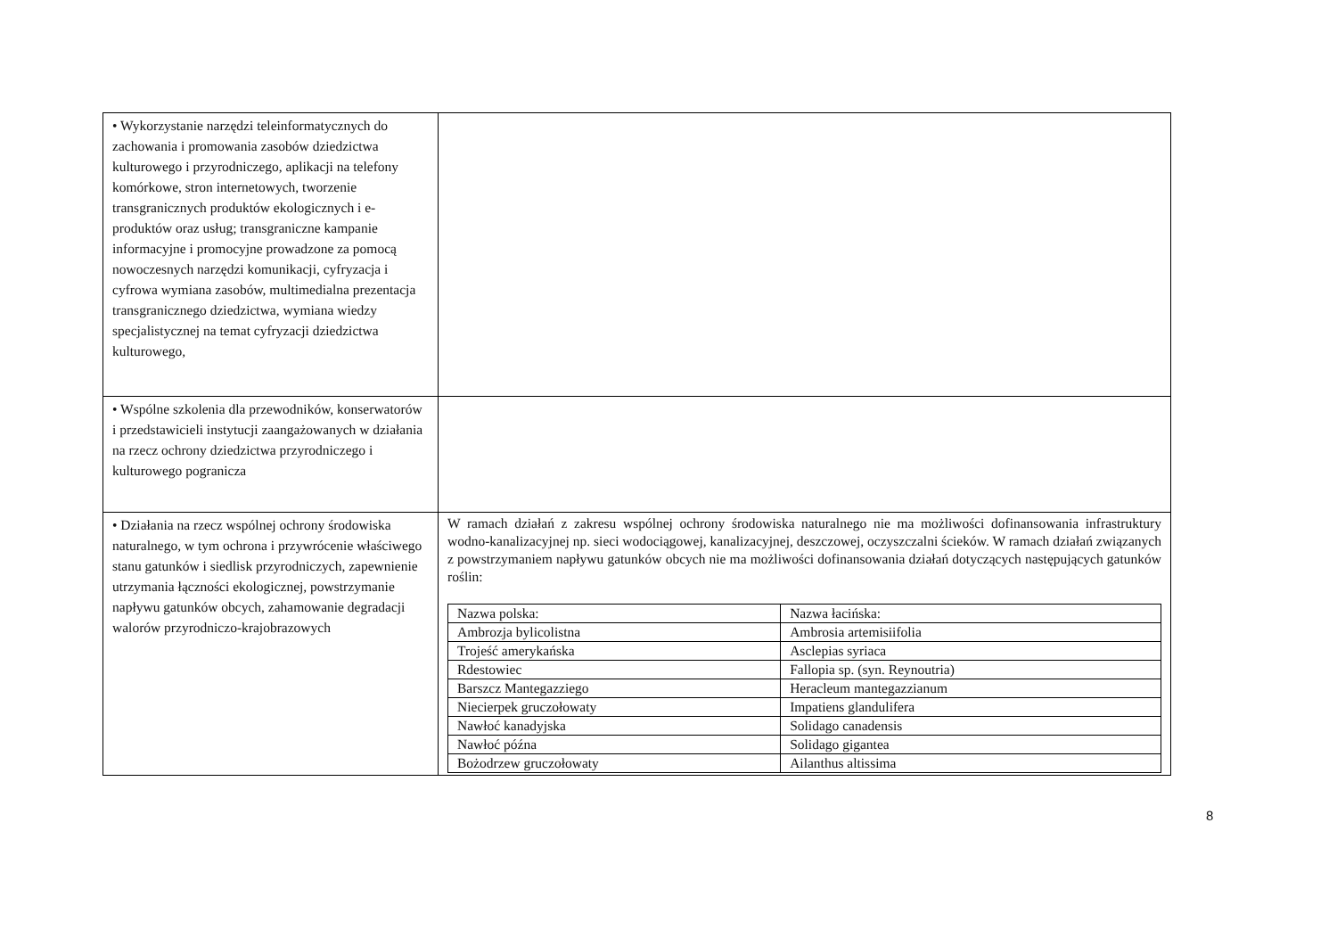| • Wykorzystanie narzędzi teleinformatycznych do zachowania i promowania zasobów dziedzictwa kulturowego i przyrodniczego, aplikacji na telefony komórkowe, stron internetowych, tworzenie transgranicznych produktów ekologicznych i e-produktów oraz usług; transgraniczne kampanie informacyjne i promocyjne prowadzone za pomocą nowoczesnych narzędzi komunikacji, cyfryzacja i cyfrowa wymiana zasobów, multimedialna prezentacja transgranicznego dziedzictwa, wymiana wiedzy specjalistycznej na temat cyfryzacji dziedzictwa kulturowego, | |
| • Wspólne szkolenia dla przewodników, konserwatorów i przedstawicieli instytucji zaangażowanych w działania na rzecz ochrony dziedzictwa przyrodniczego i kulturowego pogranicza | |
| • Działania na rzecz wspólnej ochrony środowiska naturalnego, w tym ochrona i przywrócenie właściwego stanu gatunków i siedlisk przyrodniczych, zapewnienie utrzymania łączności ekologicznej, powstrzymanie napływu gatunków obcych, zahamowanie degradacji walorów przyrodniczo-krajobrazowych | W ramach działań z zakresu wspólnej ochrony środowiska naturalnego nie ma możliwości dofinansowania infrastruktury wodno-kanalizacyjnej np. sieci wodociągowej, kanalizacyjnej, deszczowej, oczyszczalni ścieków. W ramach działań związanych z powstrzymaniem napływu gatunków obcych nie ma możliwości dofinansowania działań dotyczących następujących gatunków roślin: / Nazwa polska: / Nazwa łacińska: / / Ambrozja bylicolistna / Ambrosia artemisiifolia / / Trojeść amerykańska / Asclepias syriaca / / Rdestowiec / Fallopia sp. (syn. Reynoutria) / / Barszcz Mantegazziego / Heracleum mantegazzianum / / Niecierpek gruczołowaty / Impatiens glandulifera / / Nawłoć kanadyjska / Solidago canadensis / / Nawłoć późna / Solidago gigantea / / Bożodrzew gruczołowaty / Ailanthus altissima / |
8